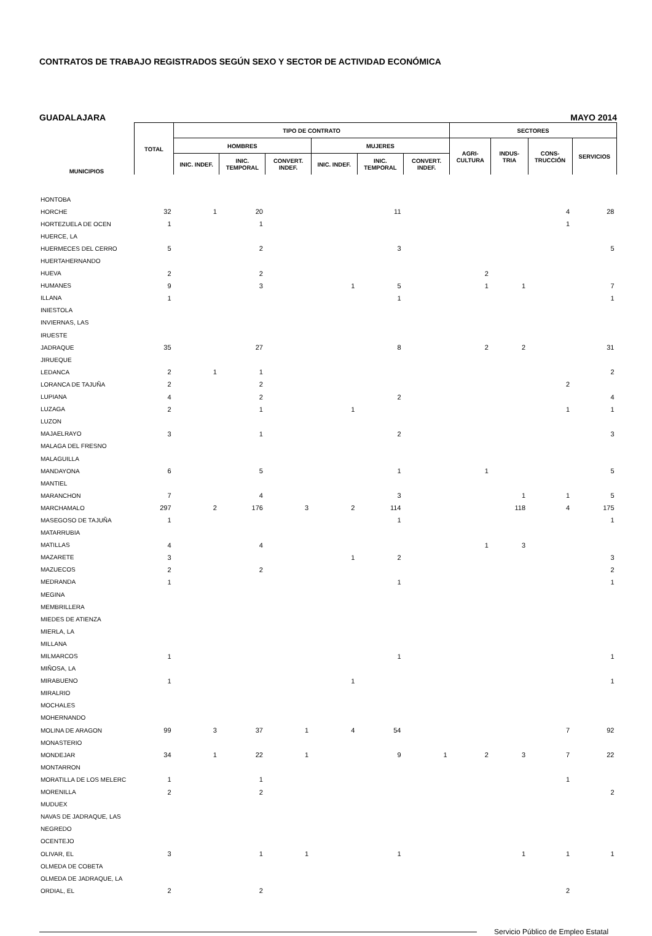CONTRATOS DE TRABAJO REGISTRADOS SEGÚN SEXO Y SECTOR DE ACTIVIDAD ECONÓMICA
GUADALAJARA MAYO 2014
| MUNICIPIOS | TOTAL | TIPO DE CONTRATO | | | | | | SECTORES | | | |
| --- | --- | --- | --- | --- | --- | --- | --- | --- | --- | --- | --- |
| | | HOMBRES | | | MUJERES | | | AGRI- CULTURA | INDUS- TRIA | CONS- TRUCCIÓN | SERVICIOS |
| | | INIC. INDEF. | INIC. TEMPORAL | CONVERT. INDEF. | INIC. INDEF. | INIC. TEMPORAL | CONVERT. INDEF. | | | | |
| HONTOBA | | | | | | | | | | | |
| HORCHE | 32 | 1 | 20 | | | 11 | | | | 4 | 28 |
| HORTEZUELA DE OCEN | 1 | | 1 | | | | | | | 1 | |
| HUERCE, LA | | | | | | | | | | | |
| HUERMECES DEL CERRO | 5 | | 2 | | | 3 | | | | | 5 |
| HUERTAHERNANDO | | | | | | | | | | | |
| HUEVA | 2 | | 2 | | | | | 2 | | | |
| HUMANES | 9 | | 3 | | 1 | 5 | | 1 | 1 | | 7 |
| ILLANA | 1 | | | | | 1 | | | | | 1 |
| INIESTOLA | | | | | | | | | | | |
| INVIERNAS, LAS | | | | | | | | | | | |
| IRUESTE | | | | | | | | | | | |
| JADRAQUE | 35 | | 27 | | | 8 | | 2 | 2 | | 31 |
| JIRUEQUE | | | | | | | | | | | |
| LEDANCA | 2 | 1 | 1 | | | | | | | | 2 |
| LORANCA DE TAJUÑA | 2 | | 2 | | | | | | | 2 | |
| LUPIANA | 4 | | 2 | | | 2 | | | | | 4 |
| LUZAGA | 2 | | 1 | | 1 | | | | | 1 | 1 |
| LUZON | | | | | | | | | | | |
| MAJAELRAYO | 3 | | 1 | | | 2 | | | | | 3 |
| MALAGA DEL FRESNO | | | | | | | | | | | |
| MALAGUILLA | | | | | | | | | | | |
| MANDAYONA | 6 | | 5 | | | 1 | | 1 | | | 5 |
| MANTIEL | | | | | | | | | | | |
| MARANCHON | 7 | | 4 | | | 3 | | | 1 | 1 | 5 |
| MARCHAMALO | 297 | 2 | 176 | 3 | 2 | 114 | | | 118 | 4 | 175 |
| MASEGOSO DE TAJUÑA | 1 | | | | | 1 | | | | | 1 |
| MATARRUBIA | | | | | | | | | | | |
| MATILLAS | 4 | | 4 | | | | | 1 | 3 | | |
| MAZARETE | 3 | | | | 1 | 2 | | | | | 3 |
| MAZUECOS | 2 | | 2 | | | | | | | | 2 |
| MEDRANDA | 1 | | | | | 1 | | | | | 1 |
| MEGINA | | | | | | | | | | | |
| MEMBRILLERA | | | | | | | | | | | |
| MIEDES DE ATIENZA | | | | | | | | | | | |
| MIERLA, LA | | | | | | | | | | | |
| MILLANA | | | | | | | | | | | |
| MILMARCOS | 1 | | | | | 1 | | | | | 1 |
| MIÑOSA, LA | | | | | | | | | | | |
| MIRABUENO | 1 | | | | 1 | | | | | | 1 |
| MIRALRIO | | | | | | | | | | | |
| MOCHALES | | | | | | | | | | | |
| MOHERNANDO | | | | | | | | | | | |
| MOLINA DE ARAGON | 99 | 3 | 37 | 1 | 4 | 54 | | | | 7 | 92 |
| MONASTERIO | | | | | | | | | | | |
| MONDEJAR | 34 | 1 | 22 | 1 | | 9 | 1 | 2 | 3 | 7 | 22 |
| MONTARRON | | | | | | | | | | | |
| MORATILLA DE LOS MELERC | 1 | | 1 | | | | | | | 1 | |
| MORENILLA | 2 | | 2 | | | | | | | | 2 |
| MUDUEX | | | | | | | | | | | |
| NAVAS DE JADRAQUE, LAS | | | | | | | | | | | |
| NEGREDO | | | | | | | | | | | |
| OCENTEJO | | | | | | | | | | | |
| OLIVAR, EL | 3 | | 1 | 1 | | 1 | | | 1 | 1 | 1 |
| OLMEDA DE COBETA | | | | | | | | | | | |
| OLMEDA DE JADRAQUE, LA | | | | | | | | | | | |
| ORDIAL, EL | 2 | | 2 | | | | | | | 2 | |
Servicio Público de Empleo Estatal